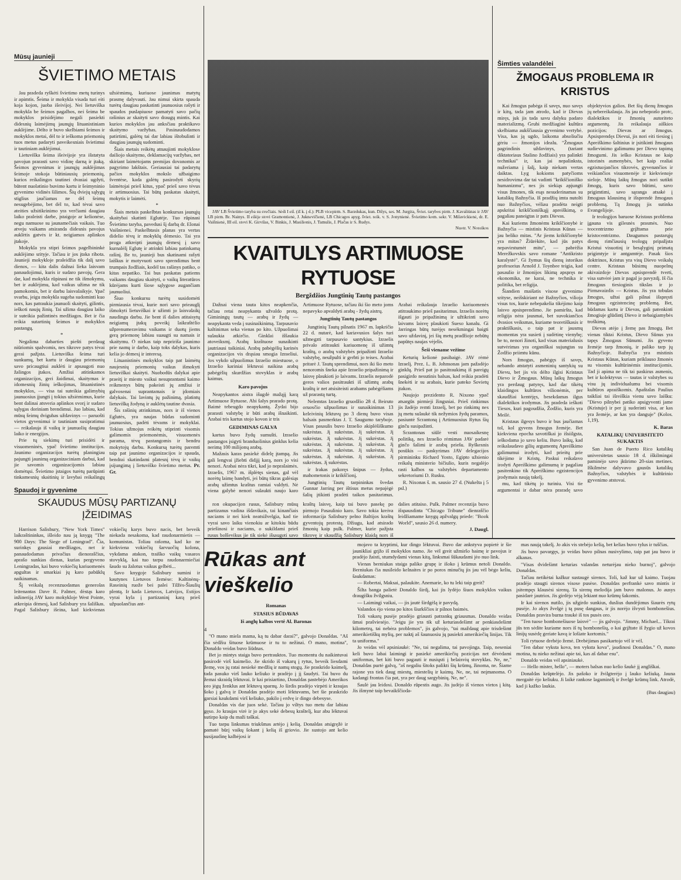Mūsų jaunieji
ŠVIETIMO METAIS
Jau pradeda ryškėti švietimo metų turinys ir apimtis. Šeima ir mokykla visada turi eiti koja kojon, juoba išeivijoj. Nei lietuviška mokykla be šeimos pagalbos, nei šeima be mokyklos prisidėjimo negali pasiekti didesnių laimėjimų jaunųjų lituanistiniam auklėjime. Dėlto ir buvo skelbiami šeimos ir mokyklos metai, dėl to ir ieškoma priemonių tuos metus padaryti paveikesniais švietimui ir tautiniam auklėjimui.
Lietuviška šeima išeivijoje yra išstatyta pavojun prarasti savo vidinę darną ir įtaką. Šeimos gyvenimas ir jaunųjų auklėjimas šeimoje stokoja būtiniausių priemonių, kurios reikalingos tautinei dvasiai ugdyti, būtent nuolatinio buvimo kartu ir šeimyninio gyvenimo vidinės šilimos. Šių dviejų sąlygų stiglius jaučiamas ne dėl šeimų nesugebėjimo, bet dėl to, kad tėvai savo ateities užsitikrinimo yra verčiami daugiau laiko praleisti darbe, įstaigoje ar kelionėse, negu namuose su jaunamečiais vaikais. Tuo atveju vaikams atsiranda didesnis pavojus auklėtis gatvės ir kt. neigiamos aplinkos įtakoje.
Mokykla yra stipri šeimos pagelbininkė auklėjimo srityje. Tačiau ir jos įtaka ribota. Jaunieji mokykloje praleidžia tik dalį savo dienos, — kita dalis dažnai lieka laisvam panaudojimui, kuris ir sudaro pavojų. Gera dar, kad mokykla rūpinasi ne tik išmokymu, bet ir auklėjimu, kad vaikus užima ne tik pamokomis, bet ir darbu laisvalaikyje. Ypač svarbu, jeigu mokykla sugeba sudominti kuo nors, kas patraukia jaunuoli skaityti, gilintis, ieškoti naujų žinių. Tai užima daugiau laiko ir suteikia pažintinės medžiagos. Bet ir čia reikia sutartinių šeimos ir mokyklos pastangų.
*
Negalima dabarties piešti perdaug niūriomis spalvomis, nes tikrove patys tėvai gerai pažįsta. Lietuviška šeima turi sunkumų, bet kartu ir daugiau priemonių savo pricaugtiui auklėti ir apsaugoti nuo žalingos įtakos. Amžiui atitinkamos organizacijos, geri žaidimai, skaitymas ir idomesnių žinių ieškojimas, lituanistinės mokyklos, — visa tai suteikia galimybių jaunuosius įjungti į tokius užsiėmimus, kurie bent dalinai atsveria aplinkos svorį ir sudaro sąlygas doriniam brendimui. Juo labiau, kad mūsų šeimų dvigubas uždavinys — paruošti vietos gyvenimui ir tautiniam susipratimui — reikalauja iš vaikų ir jaunuolių daugiau laiko ir energijos.
Prie tų siekimų turi prisidėti ir visuomeninės, ypač švietimo institucijos. Jaunimo organizacijos turėtų planingiau pajungti jaunimą organizaciniam darbui, kad jie savomis organizacijomis labiau domėtųsi. Švietimo įstaigos turėtų parūpinti tinkamesnių skaitinių ir lavybai reikalingų užsiėmimų, kuriuose jaunimas matytų prasmę dalyvauti. Jau nimui skirta spauda turėtų daugiau paskatinti jaunuosius rašyti ir spaudos puslapiuose pamatyti savo pačių rašinius ar skaityti savo draugų mintis. Kai kurios mokyklos jau anksčiau praktikavo skaitymo varžybas. Pasinaudodamos patirtimi, galėtų tai dar labiau ištobulinti ir daugiau jaunųjų sudominti.
Šiais metais reikėtų atnaujinti mokyklose dailiojo skaitymo, deklamacijų varžybas, net skiriant laimėtojams premijas dovanomis ar pagyrimo lakštais. Geriausiai tai padarytų pačios mokyklos mokslo užbaigimo šventėse, kada galėtų pasirodyti skyrių laimėtojai prieš kitus, ypač prieš savo tėvus ir artimuosius. Tai būtų paskatas skaityti, mokytis ir laimėti.
*
Šiais metais paskelbtas konkursas jaunųjų skaitybai skatinti Eglutėje. Tuo rūpinasi Švietimo taryba, pavedusi šį darbą dr. Elonai Vaišnienei. Paskelbtasis planas yra vertas didelio tėvų ir mokyklų dėmesio. Tai yra proga atkreipti jaunųjų dėmesį į savo kurnalėlį Eglutę ir atrinkti labiau patinkamą rašinį. Be to, jaunieji bus skatinami rašyti laiškus ir motyvuoti savo sprendimus bent trumpais žodžiais, kodėl tas rašinys patiko, o kitas nepatiko. Tai bus paskatas patiems vaikams daugiau skaityti, o vaikų literatūros kūrėjams kurti šiose sąlygose augančiam jaunuoliui.
Šiuo konkursu turėtų susidomėti pirmiausia tėvai, kurie nori savo prieauglį išmokyti lietuviškai ir užimti jo laisvalaikį naudingu darbu. Jie bent iš dalies atitaisytų neigiamų įtakų poveikį laikraštėlio užprenumeravimu vaikams ir duotų jiems gerą priemonę labiau suaugti su namais ir skaitymu. O niekas taip nepririša jaunimo prie namų ir darbo, kaip toks dalykas, kuris kelia jo dėmesį ir interesą.
Lituanistinės mokyklos taip pat laimėtų naujesnių priemonių vaikus išmokyti lietuviškai skaityti. Nuobodūs dalykai apie praeitį ir miesto vaikui nesuprantami kaimo reikmenys būtų pakeisti jų amžiui ir galvosenai suprantamais ir įdomiais dalykais. Tai lavintų jų pažinimą, platintų lietuvišką žodyną ir auklėtų tautine dvasia.
Šis rašinių atrinkimas, nors ir iš vienos Eglutės, yra naujas būdas sudominti jaunuosius, padėti tėvams ir mokyklai. Tokius užmojus reikėtų stiprinti visomis galimomis priemonėmis, visuomenės parama, tėvų pastangomis ir bendru mokytojų darbu. Konkursą turėtų paremti taip pat jaunimo organizacijos ir spauda, bendrai skatindami platesnį tėvų ir vaikų įsijungimą į lietuviško švietimo metus. Pr. Gr.
Spaudoj ir gyvenime
SKAUDUS MŪSŲ PARTIZANŲ ĮŽEIDIMAS
Harrison Salisbury, "New York Times" laikraštininkas, išleido nau ją knygą "The 900 Days: The Siege of Leningrad". Čia, surinkęs gausiai medžiagos, net ir panaudodamas privačius dienoraščius, aprašo sunkias dienas, kurias pergyveno Leningradas, kai buvo vokiečių kariuomenės apgultas ir smarkiai jų karo pabūklų naikinamas.
Šį veikalą recenzuodamas generolas leitenantas Dave R. Palmer, dėstąs karo inžineriją JAV karo mokykloje West Pointe, atkreipia dėmesį, kad Salisbury yra šališkas. Pagal Salisbury išeina, kad kiekvienas vokiečių karys buvo nacis, bet beveik niekada nesakoma, kad raudonarmietis — komunistas. Toliau rašoma, kad ko ne kiekviena vokiečių šarvuočių kolona, vykdama atakon, traiško vaikų vasaros stovyklą, kai tuo tarpu raudonarmiečiai šaudo su žalotus vaikus gelbėti...
Savo knygoje Salisbury sumini ir kautynes Lietuvos žemėse: Kaltinėnų-Raseinių ruože bei palei Tilžės-Šiaulių plentą. Ir kada Lietuvos, Latvijos, Estijos vyrai kyla į partizaninį karą prieš užpuolančius ant-
JAV LB Švietimo taryba su svečiais. Sėdi I eil. (iš k. į d.): PLB vicepirm. S. Barzdukas, kun. Dilys, ses. M. Jurgita, Šviet. tarybos pirm. J. Kavaliūnas ir JAV LB pirm. Br. Nainys. II eilėje stovi Gramontienė, J. Juknevičienė, LB Chicagos apyg. šviet. reik. v. S. Jonynienė. Švietimo kom. sekr. V. Milavickienė, dr. E. Vaišnienė, III eil. stovi K. Girvilas, V. Binkis, J. Masilionis, J. Tamulis, J. Plačas ir S. Rudys.
Nuotr. V. Noreikos
KVAITULYS ARTIMUOSE RYTUOSE
Bergždžios Jungtinių Tautų pastangos
Dažnai viena tauta kitos neapkenčia, tačiau retai neapykanta užvaldo protą. Giminingų tautų — arabų ir žydų — neapykanta veda į susinaikinimą. Tarpusavio kaltinimas seka vienas po kito. Užpuolimai sulaukia atkirčio. Ginklai iššaukia atoveiksmį. Arabų kraštuose sunaikinti jautriausi taikiniai. Arabų pabėgėlių karinės organizacijos vis drąsiau smogia Izraeliui. Jos vykdo užpuolimus Izraelio miestuose, o Izraelio kariniai lėktuvai naikina arabų pabėgėlių skurdžias stovyklas ir arabų kaimus.
Karo pavojus
Neapykantos aistra išugdė mažąjį karą Artimuose Rytuose. Abi šalys prarado protą. Baimė tebeugdo neapykantą. Žydai bijo prarasti valstybę ir būti arabų išnaikinti. Arabai tris kartus stojo kovon ir tris
GEDIMINAS GALVA
kartus buvo žydų sumušti. Izraelio pastangos įsigyti branduolinius ginklus kelia nerimą 100 milijonų arabų.
Mažasis karas pasiekė didelę įtampą. Jis gali lengvai įžiebti didįjį karą, nors jo visi nenori. Arabai nėra tikri, kad jo nepralaimės. Izraelis, 1967 m. išplėtęs sienas, gal vėl norėtų laimę bandyti, jei būtų tikras galėsiąs arabų užimtus kraštus ramiai valdyti. Nė viena galybė nenori sulaukti naujo karo Artimuose Rytuose, tačiau iki šio meto joms nepavyko apvaldyti arabų - žydų aistrų.
Jungtinių Tautų pastangos
Jungtinių Tautų pilnatis 1967 m. lapkričio 22 d. nutarė, kad kariavusios šalys turi užmegzti tarpusavio santykius. Izraelis privalo atitraukti kariuomenę iš užimtų kraštų, o arabų valstybės pripažinti Izraelio valstybę, neužpulti ir gerbti jo teises. Arabai pritarė J. Tautų sprendimui, nors iki šio meto nenoromis šneka apie Izraelio pripažinimą ir laisvę plaukioti jo laivams. Izraelis neparodė geros valios pasitraukti iš užimtų arabų kraštų ir net atsisiteisti arabams pabėgėliams už prarastą turtą.
Nelemtas Izraelio gruodžio 28 d. Beiruto oruosčio užpuolimas ir sunaikinimas 13 keleivinių lėktuvų po 3 dienų buvo visas balsais pasmerktas J. T. Saugumo taryboje. Visas pasaulis buvo Izraelio akiplėšiškumo sukrėstas. Jį sukrėstas. Jį sukrėstas. Jį sukrėstas. Jį sukrėstas. Jį sukrėstas. Jį sukrėstas. Jį sukrėstas. Jį sukrėstas. Jį sukrėstas. Jį sukrėstas. Jį sukrėstas. Jį sukrėstas. Jį sukrėstas. Jį sukrėstas. Jį sukrėstas. Jį sukrėstas.
ir Irakas pakoręs šnipus — žydus, mahometonis ir krikščionį.
Jungtinių Tautų tarpininkas švedas Gunnar Jarring per ištisus metus nepajėgė šalių įtikinti pradėti taikos pasitarimus. Arabai reikalauja Izraelio kariuomenės atitraukimo prieš pasitarimus. Izraelis norėtų išgauti jo pripažinimą ir užtikrinti savo laivams laisvę plaukioti Sueso kanalu. Gi Jarringas būtų turėjęs nesėkmingai baigti savo uždavinį, jei šių metų pradžioje nebūtų papūtęs naujas vėjelis.
Šeši viename vežime
Keturių kelionė pasibaigė. JAV rėmė Izraelį. Prez. L. B. Johnsonas jam pažadėjo ginklų. Prieš pat jo pasitraukimą iš pareigų pasigirdo nesutinis balsas, kad reikia pradėti šnekėti ir su arabais, kurie pateko Sovietų įtakon.
Naujojo prezidento R. Nixono ypač atsargūs pirmieji žingsniai. Prieš rinkimus jis žadėjo remti Izraelį, bet po rinkimų nes jų metu sulaukė tik nežymios žydų paramos, pasiuntė Scrantoną į Artimuosius Rytus šių ginču susipažinti.
Scrantonas siūlė vesti nuosaikesnę politiką, nes Izraelio rėmimas JAV padarė ginčo šalimi ir arabų priešu. Ryškesnis posūkis — paskyrimas JAV delegacijos pirmininku Richard Yosto, Egipto užsienio reikalų ministerio bičiulio, kuris negalėjo rasti kalbos su valstybės departamento sekretoriumi D. Rusku.
R. Nixonas š. m. sausio 27 d. (Nukelta į 5 psl.)
ron okupacijon rusus, Salisbury mūsų partizanus vadina išdavikais, tai kinančiais naciams ir nei kiek neatsižvelgia, kad tie vyrai savo laiku vienokiu ar kitokiu būdu priešinosi ir naciams, o sukildami prieš rusus bolševikus jie tik siekė išsaugoti savo kraštų laisvę, kaip tai buvo pasekę po pirmojo Pasaulinio karo. Savo tokia kreiva informacija Salisbury pelno Baltijos kraštų gyventojų protestą. Džiugu, kad atsirado žmonių kaip pulk. Palmer, kurie pažįsta tikrovę ir skaudžią Salisbury klaidą nors iš dalies atitaiso. Pulk. Palmer recenzija buvo išspausdinta "Chicago Tribune" dienraščio leidžiamame knygų apžvalgų priede: "Book World", sausio 26 d. numery.
J. Daugl.
Šimties valandėlei
ŽMOGAUS PROBLEMA IR KRISTUS
Kai žmogus pabėga iš savęs, nuo savęs ir kitų, tada jam atrodo, kad ir Dievas miręs, juk jis tada savu dalyku padaro materializmą. Grubi medžiaginė kultūra skelbiama aukščiausia gyvenimo vertybė. Visa, kas ją ugdo, laikoma absoliučiu gėriu — žmonijos idealu. "Žmogaus pagrindinis uždavinys, (tariant diktatoriaus Stalino žodžiais) yra palinkti technikai" ir, kas jai nepalinksta, nužeriama į šalį, kaip niekam vertas daiktas. Lyg kokioms patyčioms nesidrovima dar tai vadinti "krikščioniško humanizmu", nes jis siekiąs apjungti visus žmones, tik esąs nesuderinamas su katalikų Bažnyčia. Iš pradžių imta nutolti nuo Bažnyčios, vėliau pradėta neigti apskritai krikščioniškąjį apreiškimą, o pagaliau paneigtas ir pats Dievas.
Kai kuriems žmonėms krikščionybė ir Bažnyčia — mistinis Kristaus Kūnas — jau beliko mitas. "Ar jiems krikščionybė yra mitas? Žiūrėkite, kad jūs patys nepavirstumėt mitu", — pabrėžia Merežkovskis savo romane "Antikristo karalystė". Gi žymus šių dienų istorikas profesorius Arnold J. Toynbee teigia, kad pasaulio ir žmonijos likimą apspręs ne ekonomika, ne karai, ne technika ir politika, bet religija.
Šiandien maišatis visose gyvenimo srityse, neišskiriant nė Bažnyčios, vilioja visus tos, kurie nebepakelia tikėjimo kaip laisvo apsisprendimo. Jie pamiršta, kad religija nėra jausmai, bet suvokiančios dvasios veiksmas, kuriame teoretiškasis ir praktiškasis, o taip pat ir jausmų momentas yra susieti į sudėtinę vienybę; be to, nenori žinoti, kad visas materialusis sutvėrimas yra organiškai sujungtas su Žodžio priimtu kūnu.
Nors žmogus, pabėgęs iš savęs, nebando atstatyti asmeninių santykių su Dievu, bet jis vis dėlto ilgisi Kristaus Dievo ir Žmogaus. Mūsų laikų žmogus yra perdaug patyręs, kad dar tikėtų klaidingos kultūros vilionėmis, per skaudžiai kentėjęs, besekdamas ilgus dialektikos irodymus. Jis pradeda ieškoti Tiesos, kuri pagoudžia, Žodžio, kuris yra Meilė.
Kristaus ilgesys buvo ir bus jaučiamas tol, kol gyvens žmogus žemėje. Bet kiekviena epocha savotiškai jo išsiilgsta, ieškodama jo savo keliu. Buvo laikų, kad reikalaudavo gilių argumentų Apreiškimo galimumui irodyti, kad prieitų prie tikėjimo ir Kristų. Paskui reikalavo irodyti Apreiškimo galimumą ir pagaliau pasitenkino tik Apreiškimo egzistencijos įrodymais naują takelį.
mu, kad tikėtų jo turiniu. Visi tie argumentai ir dabar nėra praradę savo objektyvios galios. Bet šių dienų žmogus jų nebereikalauja. Jis jau nebeprašo protc, dialektikos ir žmonių autoriteto argumentų. Jis reikalauja aiškios pozicijos: Dievas ar žmogus. Apsisprendęs Dievui, jis nori eiti tiesiog į Apreiškimo šaltinius ir įsitikinti žmogaus sudievinimo galimumu per Dievo tapimą žmogumi. Jis ieško Kristaus ne kaip istorinės asmenybės, bet kaip realiai egzistuojančios tikrovės, gyvenančios ir veikiančios visuomenėje ir kiekvienoje sieloje. Mūsų laikų žmogus nori sutikti žmogų, kuris savo būtimi, savo prigimtimi, savo sąranga atsakė į žmogaus klausimą ir išsprendė žmogaus problemą. Tą žmogų jis sutinka Evangelijoje.
Ir teologijos baruose Kristaus problema įgauna vis gilesnės prasmės. Nuo teocentrizmo grįžtama prie kristocentrizmo. Daugumos pastarųjų dienų rimčiausių teologų pripažįsta Kristui visuotinį ir besąlyginį primatą prigimtyje ir antgamtėje. Pasak šios doktrinos, Kristus yra visų Dievo veikalų centre. Kristaus būsimų nuopelnų akivaizdoje Dievas apsisprendė tverti, visa sutvėrė jam ir pagal jo pavyzdį. Iš čia žmogaus tiesioginis tikslas ir jo Pirmavaizdis — Kristus. Jis yra tobulas žmogus, užtai gali pilnai išspręsti žmogaus egzistencinę problemą. Bet, būdamas kartu ir Dievas, gali patenkinti žmogiuje glūdintį Dievo ir nebaigiamybės troškimą.
Dievas atėjo į žemę pas žmogų. Bet vienas tiktai Kristus, Dievo Sūnus yra tapęs Žmogaus Sūnumi. Jis gyveno žemėje tarp žmonių, ir paliko tarp jų Bažnyčioje. Bažnyčia yra mistinis Kristaus Kūnas, kuriam priklauso žmonės su visomis kultūrinėmis institucijomis. Tad ji apima ne tik tai paskirus asmenis, bet ir kolektyvus — tautas ir valstybes su visu jų individualumu bei visomis kultūros apraiškomis. Apaštalas Paulius taikliai tai išreiškia vienu savo laišku: "Dievo pilnybei patiko apsigyventi jame (Kristuje) ir per jį suderinti visa, ar kas yra žemėje, ar kas yra danguje" (Kolos. 1,19).
K. Baras
KATALIKŲ UNIVERSITETO SUKAKTIS
San Juan de Puerto Rico katalikų universitetas sausio 18 d. iškilmingai paminėjo savo įkūrimo 20-sias metines. Iškilmėse dalyvavo gausūs katalikų Bažnyčios, valstybės ir kultūrinio gyvenimo atstovai.
Rūkas ant vieškelio
Romanas
STASIUS BŪDAVAS
Iš anglų kalbos vertė Al. Baronas
4
"O mano miela mama, ką tu dabar darai?", galvojo Donaldas. "Aš čia sėdžiu šituose krūmuose ir tu to nežinai. O mano, motina", Donaldo veidas buvo liūdnas.
Bet jo mintys staiga buvo pertrauktos. Tuo momentu du naikintuvai pasirodė virš kaimelio. Jie skrido iš vakarų į rytus, beveik liesdami žemę, vos jų ratai nesiekė medžių ir namų stogų. Jie praskrido kaimelį, tada pasuko virš lauko keliuko ir pradėjo į jį šaudyti. Tai buvo du žemai skraidą lėktuvai. Ir kai prisiartino, Donaldas pastebėjo Amerikos oro jėgų ženklus ant lėktuvų sparnų. Jo širdis pradėjo virpėti ir kraujas šoko į galvą ir Donaldas pradėjo moti lėktuvams, bet šie praskrido garsiai kaukdami virš keliuko, pakilo į erdvę ir dingo debesyse.
Donaldas vis dar juos sekė. Tačiau jo viltys tuo metu dar labiau gęso. Jo kraujas virė ir jo akys sekė debesų kraštelį, kur abu lėktuvai sutirpo kaip du maži taškai.
Tuo tarpu linksmas triukšmas artėjo į kelią. Donaldas atsigręžė ir pamatė būrį vaikų šokant į kelią iš griovio. Jie sustojo ant kelio susijaudinę kalbėjosi ir
mojavo ta kryptimi, kur dingo lėktuvai. Buvo dar ankstyva popietė ir šie jaunikliai grįžo iš mokyklos namo. Jie vėl greit užmiršo baimę ir pavojus ir pradėjo žaisti, stumdydami vienas kitą, linksmai šūkaudami jėo nuo link.
Vienas berniukas staiga paliko grupę ir išoko į krūmus netoli Donaldo. Berniukas čia nusileido kelnaites ir po poros minučių jis jau vėl bėgo keliu, šaukdamas:
— Robertai, Maksai, palaukite. Anemarie, ko tu leki taip greit?
Šilta banga palietė Donaldo širdį, kai jis lydėjo šiuos mokyklos vaikus draugišku žvilgsniu.
— Laimingi vaikai, — jis jautė širdgėlą ir pavydą.
Valandos ėjo viena po kitos šiurkščios ir pilnos baimės.
Toli vakarų pusėje pradėjo griausti patrankų griausmas. Donaldo veidas ūmai prašviesėjo. "Jeigu jie yra tik už keturiasdešimt ar penkiasdešimt kilometrų, tai nebėra problemos", jis galvojo, "tai maždaug apie trisdešimt amerikietiškų mylių, per naktį aš šaunuosiu jų pasiekti amerikiečių linijas. Tik ta uniforma."
Jo veidas vėl apsiniaukė: "Ne, tai negalima, tai pavojinga. Taip, neseniai keli buvo labai laimingi ir pasiekė amerikiečių pozicijas net dėvėdami uniformas, bet kiti buvo pagauti ir nusiųsti į belaisvių stovyklas. Ne, ne," Donaldas purtė galvą, "aš negaliu šitoks palikti šių krūmų, žinoma, ne. Šiame rajone yra tiek daug miestų, miestelių ir kaimų. Ne, ne, tai neįmanoma. O kadangi frontas čia pat, yra per daug sargybinių. Ne, ne".
Saulė jau leidosi. Donaldo rūpestis augo. Jis judėjo iš vienos vietos į kitą. Jis išmynė taip bevaikščioda-
mas naują takelį. Jo akis vis stebėjo kelią, bet kelias buvo tylus ir tuščias.
Jis buvo pavargęs, jo veidas buvo pilnas nusivylimo, taip pat jau buvo ir alkanas.
"Visas dvidešimt keturias valandas neturėjau nieko burnoj", galvojo Donaldas.
Tačiau netikėtai kažkur sustaugė sirenos. Toli, kaž kur už kaimo. Tuojau pradėjo staugti sirenos visose pusėse. Donaldas perfrankė savo mintis ir įsitempęs klausėsi sirenų. Ta sirenų melodija jam buvo malonus. Jo ausys pasidarė jautrios. Jis girdėjo vėją lekiant nuo krūmų šakomis.
Ir kai sirenos nutilo, jis užgirdo sunkius, duslius dundėjimus šiaurės rytų pusėje. Jo akys žvelgė į tą pusę dangaus, ir jis norėjo išvysti bombonešius. Donaldas pravira burna traukė iš tos pusės oro.
"Ten tuose bombonešiuose laisvė" — jis galvojo. "Jimmy, Michael... Tikrai jūs ten sėdite kuriame nors iš tų bombonešių, o kai grįžtate iš žygio už kovos linijų susėdę geriate kavą ir lošiate kortomis."
Toli rytuose drebėjo žemė. Drebėjimas pasikartojo vėl ir vėl.
"Ten dabar vyksta kova, ten vyksta kova", jaudinosi Donaldas." O, mano motina, tu nieko nežinai apie tai, kas aš dabar esu".
Donaldo veidas vėl apsiniaukė.
— Hello mister, hello", — moters balsas nuo kelio šaukė jį angliškai.
Donaldas krūptelėjo. Jis pašoko ir žvilgterėjo į lauko keliuką. Jauna mergaitė ėjo keliuku. Ji laikė rankose lagaminėlį ir žvelgė krūmų link. Atrodė, kad ji kažko laukia.
(Bus daugiau)